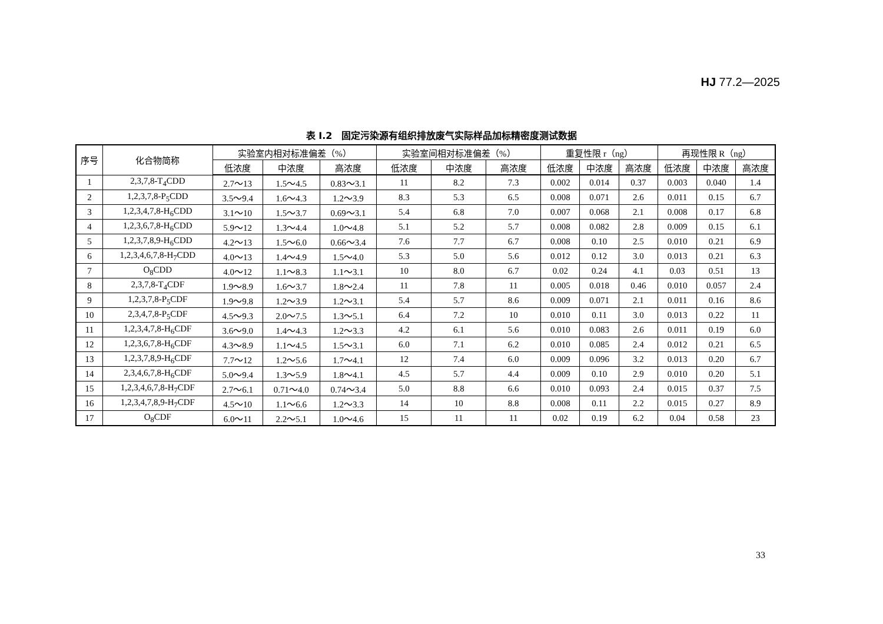HJ 77.2—2025
表 I.2　固定污染源有组织排放废气实际样品加标精密度测试数据
| 序号 | 化合物简称 | 实验室内相对标准偏差（%） | | | 实验室间相对标准偏差（%） | | | 重复性限 r（ng） | | | 再现性限 R（ng） | | |
| --- | --- | --- | --- | --- | --- | --- | --- | --- | --- | --- | --- | --- | --- |
| | | 低浓度 | 中浓度 | 高浓度 | 低浓度 | 中浓度 | 高浓度 | 低浓度 | 中浓度 | 高浓度 | 低浓度 | 中浓度 | 高浓度 |
| 1 | 2,3,7,8-T<sub>4</sub>CDD | 2.7～13 | 1.5～4.5 | 0.83～3.1 | 11 | 8.2 | 7.3 | 0.002 | 0.014 | 0.37 | 0.003 | 0.040 | 1.4 |
| 2 | 1,2,3,7,8-P<sub>5</sub>CDD | 3.5～9.4 | 1.6～4.3 | 1.2～3.9 | 8.3 | 5.3 | 6.5 | 0.008 | 0.071 | 2.6 | 0.011 | 0.15 | 6.7 |
| 3 | 1,2,3,4,7,8-H<sub>6</sub>CDD | 3.1～10 | 1.5～3.7 | 0.69～3.1 | 5.4 | 6.8 | 7.0 | 0.007 | 0.068 | 2.1 | 0.008 | 0.17 | 6.8 |
| 4 | 1,2,3,6,7,8-H<sub>6</sub>CDD | 5.9～12 | 1.3～4.4 | 1.0～4.8 | 5.1 | 5.2 | 5.7 | 0.008 | 0.082 | 2.8 | 0.009 | 0.15 | 6.1 |
| 5 | 1,2,3,7,8,9-H<sub>6</sub>CDD | 4.2～13 | 1.5～6.0 | 0.66～3.4 | 7.6 | 7.7 | 6.7 | 0.008 | 0.10 | 2.5 | 0.010 | 0.21 | 6.9 |
| 6 | 1,2,3,4,6,7,8-H<sub>7</sub>CDD | 4.0～13 | 1.4～4.9 | 1.5～4.0 | 5.3 | 5.0 | 5.6 | 0.012 | 0.12 | 3.0 | 0.013 | 0.21 | 6.3 |
| 7 | O<sub>8</sub>CDD | 4.0～12 | 1.1～8.3 | 1.1～3.1 | 10 | 8.0 | 6.7 | 0.02 | 0.24 | 4.1 | 0.03 | 0.51 | 13 |
| 8 | 2,3,7,8-T<sub>4</sub>CDF | 1.9～8.9 | 1.6～3.7 | 1.8～2.4 | 11 | 7.8 | 11 | 0.005 | 0.018 | 0.46 | 0.010 | 0.057 | 2.4 |
| 9 | 1,2,3,7,8-P<sub>5</sub>CDF | 1.9～9.8 | 1.2～3.9 | 1.2～3.1 | 5.4 | 5.7 | 8.6 | 0.009 | 0.071 | 2.1 | 0.011 | 0.16 | 8.6 |
| 10 | 2,3,4,7,8-P<sub>5</sub>CDF | 4.5～9.3 | 2.0～7.5 | 1.3～5.1 | 6.4 | 7.2 | 10 | 0.010 | 0.11 | 3.0 | 0.013 | 0.22 | 11 |
| 11 | 1,2,3,4,7,8-H<sub>6</sub>CDF | 3.6～9.0 | 1.4～4.3 | 1.2～3.3 | 4.2 | 6.1 | 5.6 | 0.010 | 0.083 | 2.6 | 0.011 | 0.19 | 6.0 |
| 12 | 1,2,3,6,7,8-H<sub>6</sub>CDF | 4.3～8.9 | 1.1～4.5 | 1.5～3.1 | 6.0 | 7.1 | 6.2 | 0.010 | 0.085 | 2.4 | 0.012 | 0.21 | 6.5 |
| 13 | 1,2,3,7,8,9-H<sub>6</sub>CDF | 7.7～12 | 1.2～5.6 | 1.7～4.1 | 12 | 7.4 | 6.0 | 0.009 | 0.096 | 3.2 | 0.013 | 0.20 | 6.7 |
| 14 | 2,3,4,6,7,8-H<sub>6</sub>CDF | 5.0～9.4 | 1.3～5.9 | 1.8～4.1 | 4.5 | 5.7 | 4.4 | 0.009 | 0.10 | 2.9 | 0.010 | 0.20 | 5.1 |
| 15 | 1,2,3,4,6,7,8-H<sub>7</sub>CDF | 2.7～6.1 | 0.71～4.0 | 0.74～3.4 | 5.0 | 8.8 | 6.6 | 0.010 | 0.093 | 2.4 | 0.015 | 0.37 | 7.5 |
| 16 | 1,2,3,4,7,8,9-H<sub>7</sub>CDF | 4.5～10 | 1.1～6.6 | 1.2～3.3 | 14 | 10 | 8.8 | 0.008 | 0.11 | 2.2 | 0.015 | 0.27 | 8.9 |
| 17 | O<sub>8</sub>CDF | 6.0～11 | 2.2～5.1 | 1.0～4.6 | 15 | 11 | 11 | 0.02 | 0.19 | 6.2 | 0.04 | 0.58 | 23 |
33